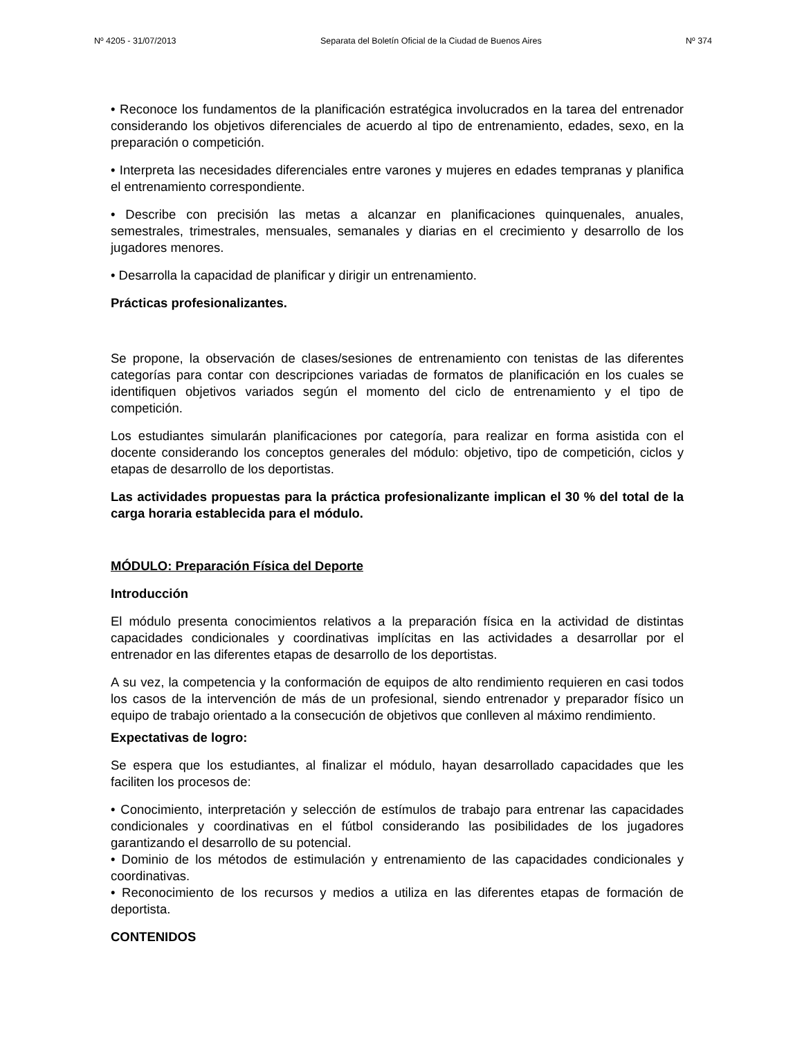Nº 4205 - 31/07/2013 Separata del Boletín Oficial de la Ciudad de Buenos Aires Nº 374
• Reconoce los fundamentos de la planificación estratégica involucrados en la tarea del entrenador considerando los objetivos diferenciales de acuerdo al tipo de entrenamiento, edades, sexo, en la preparación o competición.
• Interpreta las necesidades diferenciales entre varones y mujeres en edades tempranas y planifica el entrenamiento correspondiente.
• Describe con precisión las metas a alcanzar en planificaciones quinquenales, anuales, semestrales, trimestrales, mensuales, semanales y diarias en el crecimiento y desarrollo de los jugadores menores.
• Desarrolla la capacidad de planificar y dirigir un entrenamiento.
Prácticas profesionalizantes.
Se propone, la observación de clases/sesiones de entrenamiento con tenistas de las diferentes categorías para contar con descripciones variadas de formatos de planificación en los cuales se identifiquen objetivos variados según el momento del ciclo de entrenamiento y el tipo de competición.
Los estudiantes simularán planificaciones por categoría, para realizar en forma asistida con el docente considerando los conceptos generales del módulo: objetivo, tipo de competición, ciclos y etapas de desarrollo de los deportistas.
Las actividades propuestas para la práctica profesionalizante implican el 30 % del total de la carga horaria establecida para el módulo.
MÓDULO: Preparación Física del Deporte
Introducción
El módulo presenta conocimientos relativos a la preparación física en la actividad de distintas capacidades condicionales y coordinativas implícitas en las actividades a desarrollar por el entrenador en las diferentes etapas de desarrollo de los deportistas.
A su vez, la competencia y la conformación de equipos de alto rendimiento requieren en casi todos los casos de la intervención de más de un profesional, siendo entrenador y preparador físico un equipo de trabajo orientado a la consecución de objetivos que conlleven al máximo rendimiento.
Expectativas de logro:
Se espera que los estudiantes, al finalizar el módulo, hayan desarrollado capacidades que les faciliten los procesos de:
• Conocimiento, interpretación y selección de estímulos de trabajo para entrenar las capacidades condicionales y coordinativas en el fútbol considerando las posibilidades de los jugadores garantizando el desarrollo de su potencial.
• Dominio de los métodos de estimulación y entrenamiento de las capacidades condicionales y coordinativas.
• Reconocimiento de los recursos y medios a utiliza en las diferentes etapas de formación de deportista.
CONTENIDOS